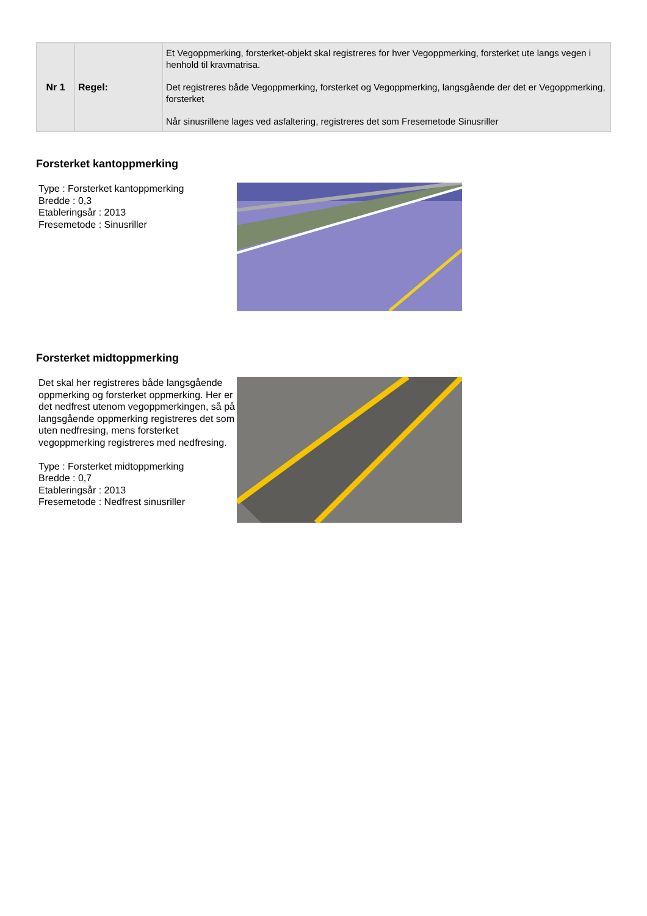| Nr 1 | Regel: | Et Vegoppmerking, forsterket-objekt skal registreres for hver Vegoppmerking, forsterket ute langs vegen i henhold til kravmatrisa. Det registreres både Vegoppmerking, forsterket og Vegoppmerking, langsgående der det er Vegoppmerking, forsterket Når sinusrillene lages ved asfaltering, registreres det som Fresemetode Sinusriller |
Forsterket kantoppmerking
Type : Forsterket kantoppmerking
Bredde : 0,3
Etableringsår : 2013
Fresemetode : Sinusriller
Forsterket midtoppmerking
Det skal her registreres både langsgående oppmerking og forsterket oppmerking. Her er det nedfrest utenom vegoppmerkingen, så på langsgående oppmerking registreres det som uten nedfresing, mens forsterket vegoppmerking registreres med nedfresing.
Type : Forsterket midtoppmerking
Bredde : 0,7
Etableringsår : 2013
Fresemetode : Nedfrest sinusriller